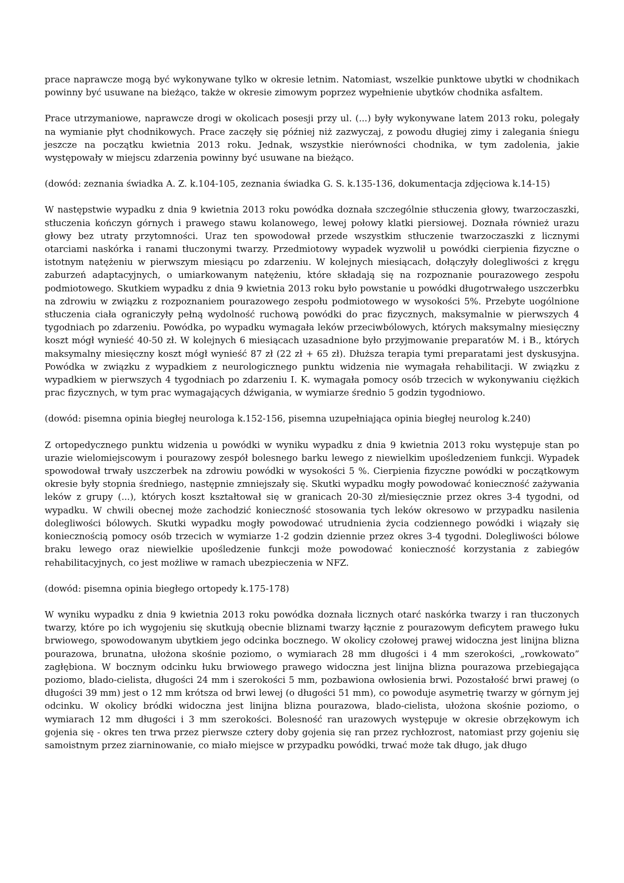prace naprawcze mogą być wykonywane tylko w okresie letnim. Natomiast, wszelkie punktowe ubytki w chodnikach powinny być usuwane na bieżąco, także w okresie zimowym poprzez wypełnienie ubytków chodnika asfaltem.
Prace utrzymaniowe, naprawcze drogi w okolicach posesji przy ul. (...) były wykonywane latem 2013 roku, polegały na wymianie płyt chodnikowych. Prace zaczęły się później niż zazwyczaj, z powodu długiej zimy i zalegania śniegu jeszcze na początku kwietnia 2013 roku. Jednak, wszystkie nierówności chodnika, w tym zadolenia, jakie występowały w miejscu zdarzenia powinny być usuwane na bieżąco.
(dowód: zeznania świadka A. Z. k.104-105, zeznania świadka G. S. k.135-136, dokumentacja zdjęciowa k.14-15)
W następstwie wypadku z dnia 9 kwietnia 2013 roku powódka doznała szczególnie stłuczenia głowy, twarzoczaszki, stłuczenia kończyn górnych i prawego stawu kolanowego, lewej połowy klatki piersiowej. Doznała również urazu głowy bez utraty przytomności. Uraz ten spowodował przede wszystkim stłuczenie twarzoczaszki z licznymi otarciami naskórka i ranami tłuczonymi twarzy. Przedmiotowy wypadek wyzwolił u powódki cierpienia fizyczne o istotnym natężeniu w pierwszym miesiącu po zdarzeniu. W kolejnych miesiącach, dołączyły dolegliwości z kręgu zaburzeń adaptacyjnych, o umiarkowanym natężeniu, które składają się na rozpoznanie pourazowego zespołu podmiotowego. Skutkiem wypadku z dnia 9 kwietnia 2013 roku było powstanie u powódki długotrwałego uszczerbku na zdrowiu w związku z rozpoznaniem pourazowego zespołu podmiotowego w wysokości 5%. Przebyte uogólnione stłuczenia ciała ograniczyły pełną wydolność ruchową powódki do prac fizycznych, maksymalnie w pierwszych 4 tygodniach po zdarzeniu. Powódka, po wypadku wymagała leków przeciwbólowych, których maksymalny miesięczny koszt mógł wynieść 40-50 zł. W kolejnych 6 miesiącach uzasadnione było przyjmowanie preparatów M. i B., których maksymalny miesięczny koszt mógł wynieść 87 zł (22 zł + 65 zł). Dłuższa terapia tymi preparatami jest dyskusyjna. Powódka w związku z wypadkiem z neurologicznego punktu widzenia nie wymagała rehabilitacji. W związku z wypadkiem w pierwszych 4 tygodniach po zdarzeniu I. K. wymagała pomocy osób trzecich w wykonywaniu ciężkich prac fizycznych, w tym prac wymagających dźwigania, w wymiarze średnio 5 godzin tygodniowo.
(dowód: pisemna opinia biegłej neurologa k.152-156, pisemna uzupełniająca opinia biegłej neurolog k.240)
Z ortopedycznego punktu widzenia u powódki w wyniku wypadku z dnia 9 kwietnia 2013 roku występuje stan po urazie wielomiejscowym i pourazowy zespół bolesnego barku lewego z niewielkim upośledzeniem funkcji. Wypadek spowodował trwały uszczerbek na zdrowiu powódki w wysokości 5 %. Cierpienia fizyczne powódki w początkowym okresie były stopnia średniego, następnie zmniejszały się. Skutki wypadku mogły powodować konieczność zażywania leków z grupy (...), których koszt kształtował się w granicach 20-30 zł/miesięcznie przez okres 3-4 tygodni, od wypadku. W chwili obecnej może zachodzić konieczność stosowania tych leków okresowo w przypadku nasilenia dolegliwości bólowych. Skutki wypadku mogły powodować utrudnienia życia codziennego powódki i wiązały się koniecznością pomocy osób trzecich w wymiarze 1-2 godzin dziennie przez okres 3-4 tygodni. Dolegliwości bólowe braku lewego oraz niewielkie upośledzenie funkcji może powodować konieczność korzystania z zabiegów rehabilitacyjnych, co jest możliwe w ramach ubezpieczenia w NFZ.
(dowód: pisemna opinia biegłego ortopedy k.175-178)
W wyniku wypadku z dnia 9 kwietnia 2013 roku powódka doznała licznych otarć naskórka twarzy i ran tłuczonych twarzy, które po ich wygojeniu się skutkują obecnie bliznami twarzy łącznie z pourazowym deficytem prawego łuku brwiowego, spowodowanym ubytkiem jego odcinka bocznego. W okolicy czołowej prawej widoczna jest linijna blizna pourazowa, brunatna, ułożona skośnie poziomo, o wymiarach 28 mm długości i 4 mm szerokości, „rowkowato” zagłębiona. W bocznym odcinku łuku brwiowego prawego widoczna jest linijna blizna pourazowa przebiegająca poziomo, blado-cielista, długości 24 mm i szerokości 5 mm, pozbawiona owłosienia brwi. Pozostałość brwi prawej (o długości 39 mm) jest o 12 mm krótsza od brwi lewej (o długości 51 mm), co powoduje asymetrię twarzy w górnym jej odcinku. W okolicy bródki widoczna jest linijna blizna pourazowa, blado-cielista, ułożona skośnie poziomo, o wymiarach 12 mm długości i 3 mm szerokości. Bolesność ran urazowych występuje w okresie obrzękowym ich gojenia się - okres ten trwa przez pierwsze cztery doby gojenia się ran przez rychłozrost, natomiast przy gojeniu się samoistnym przez ziarninowanie, co miało miejsce w przypadku powódki, trwać może tak długo, jak długo